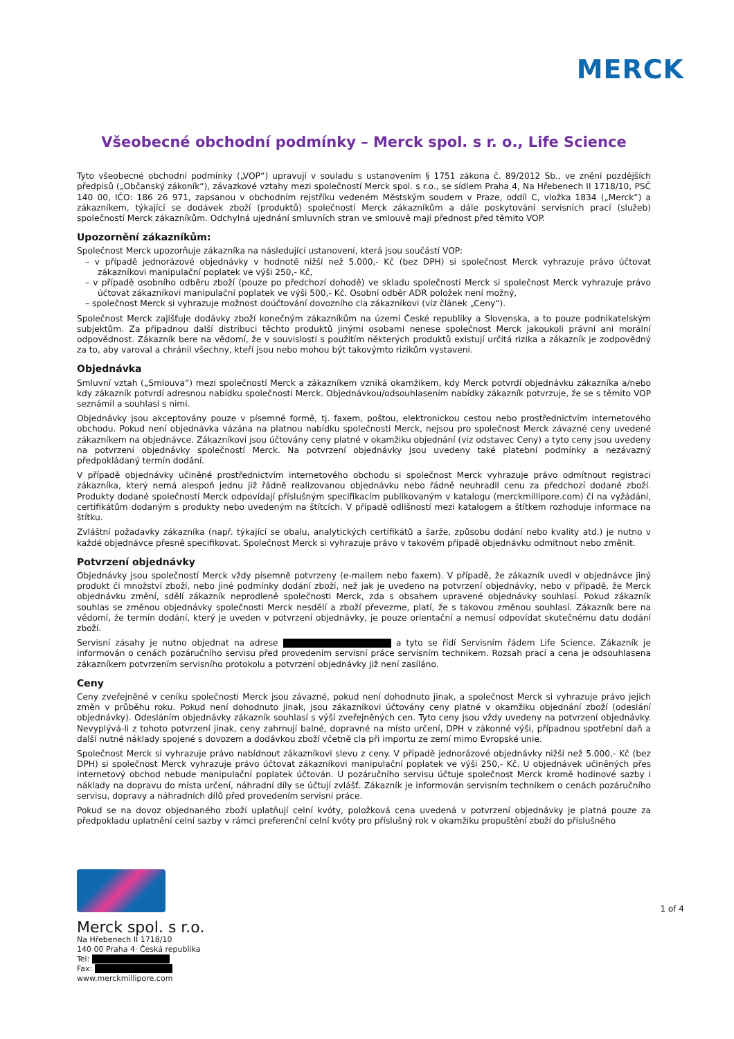MERCK
Všeobecné obchodní podmínky – Merck spol. s r. o., Life Science
Tyto všeobecné obchodní podmínky („VOP“) upravují v souladu s ustanovením § 1751 zákona č. 89/2012 Sb., ve znění pozdějších předpisů („Občanský zákoník“), závazkové vztahy mezi společností Merck spol. s r.o., se sídlem Praha 4, Na Hřebenech II 1718/10, PSČ 140 00, IČO: 186 26 971, zapsanou v obchodním rejstříku vedeném Městským soudem v Praze, oddíl C, vložka 1834 („Merck“) a zákazníkem, týkající se dodávek zboží (produktů) společností Merck zákazníkům a dále poskytování servisních prací (služeb) společností Merck zákazníkům. Odchylná ujednání smluvních stran ve smlouvě mají přednost před těmito VOP.
Upozornění zákazníkům:
Společnost Merck upozorňuje zákazníka na následující ustanovení, která jsou součástí VOP:
– v případě jednorázové objednávky v hodnotě nižší než 5.000,- Kč (bez DPH) si společnost Merck vyhrazuje právo účtovat zákazníkovi manipulační poplatek ve výši 250,- Kč,
– v případě osobního odběru zboží (pouze po předchozí dohodě) ve skladu společnosti Merck si společnost Merck vyhrazuje právo účtovat zákazníkovi manipulační poplatek ve výši 500,- Kč. Osobní odběr ADR položek není možný,
– společnost Merck si vyhrazuje možnost doúčtování dovozního cla zákazníkovi (viz článek „Ceny“).
Společnost Merck zajišťuje dodávky zboží konečným zákazníkům na území České republiky a Slovenska, a to pouze podnikatelským subjektům. Za případnou další distribuci těchto produktů jinými osobami nenese společnost Merck jakoukoli právní ani morální odpovědnost. Zákazník bere na vědomí, že v souvislosti s použitím některých produktů existují určitá rizika a zákazník je zodpovědný za to, aby varoval a chránil všechny, kteří jsou nebo mohou být takovýmto rizikům vystaveni.
Objednávka
Smluvní vztah („Smlouva“) mezi společností Merck a zákazníkem vzniká okamžikem, kdy Merck potvrdí objednávku zákazníka a/nebo kdy zákazník potvrdí adresnou nabídku společnosti Merck. Objednávkou/odsouhlasením nabídky zákazník potvrzuje, že se s těmito VOP seznámil a souhlasí s nimi.
Objednávky jsou akceptovány pouze v písemné formě, tj. faxem, poštou, elektronickou cestou nebo prostřednictvím internetového obchodu. Pokud není objednávka vázána na platnou nabídku společnosti Merck, nejsou pro společnost Merck závazné ceny uvedené zákazníkem na objednávce. Zákazníkovi jsou účtovány ceny platné v okamžiku objednání (viz odstavec Ceny) a tyto ceny jsou uvedeny na potvrzení objednávky společností Merck. Na potvrzení objednávky jsou uvedeny také platební podmínky a nezávazný předpokládaný termín dodání.
V případě objednávky učiněné prostřednictvím internetového obchodu si společnost Merck vyhrazuje právo odmítnout registraci zákazníka, který nemá alespoň jednu již řádně realizovanou objednávku nebo řádně neuhradil cenu za předchozí dodané zboží. Produkty dodané společností Merck odpovídají příslušným specifikacím publikovaným v katalogu (merckmillipore.com) či na vyžádání, certifikátům dodaným s produkty nebo uvedeným na štítcích. V případě odlišností mezi katalogem a štítkem rozhoduje informace na štítku.
Zvláštní požadavky zákazníka (např. týkající se obalu, analytických certifikátů a šarže, způsobu dodání nebo kvality atd.) je nutno v každé objednávce přesně specifikovat. Společnost Merck si vyhrazuje právo v takovém případě objednávku odmítnout nebo změnit.
Potvrzení objednávky
Objednávky jsou společností Merck vždy písemně potvrzeny (e-mailem nebo faxem). V případě, že zákazník uvedl v objednávce jiný produkt či množství zboží, nebo jiné podmínky dodání zboží, než jak je uvedeno na potvrzení objednávky, nebo v případě, že Merck objednávku změní, sdělí zákazník neprodleně společnosti Merck, zda s obsahem upravené objednávky souhlasí. Pokud zákazník souhlas se změnou objednávky společnosti Merck nesdělí a zboží převezme, platí, že s takovou změnou souhlasí. Zákazník bere na vědomí, že termín dodání, který je uveden v potvrzení objednávky, je pouze orientační a nemusí odpovídat skutečnému datu dodání zboží.
Servisní zásahy je nutno objednat na adrese a tyto se řídí Servisním řádem Life Science. Zákazník je informován o cenách pozáručního servisu před provedením servisní práce servisním technikem. Rozsah prací a cena je odsouhlasena zákazníkem potvrzením servisního protokolu a potvrzení objednávky již není zasíláno.
Ceny
Ceny zveřejněné v ceníku společnosti Merck jsou závazné, pokud není dohodnuto jinak, a společnost Merck si vyhrazuje právo jejich změn v průběhu roku. Pokud není dohodnuto jinak, jsou zákazníkovi účtovány ceny platné v okamžiku objednání zboží (odeslání objednávky). Odesláním objednávky zákazník souhlasí s výší zveřejněných cen. Tyto ceny jsou vždy uvedeny na potvrzení objednávky. Nevyplývá-li z tohoto potvrzení jinak, ceny zahrnují balné, dopravné na místo určení, DPH v zákonné výši, případnou spotřební daň a další nutné náklady spojené s dovozem a dodávkou zboží včetně cla při importu ze zemí mimo Evropské unie.
Společnost Merck si vyhrazuje právo nabídnout zákazníkovi slevu z ceny. V případě jednorázové objednávky nižší než 5.000,- Kč (bez DPH) si společnost Merck vyhrazuje právo účtovat zákazníkovi manipulační poplatek ve výši 250,- Kč. U objednávek učiněných přes internetový obchod nebude manipulační poplatek účtován. U pozáručního servisu účtuje společnost Merck kromě hodinové sazby i náklady na dopravu do místa určení, náhradní díly se účtují zvlášť. Zákazník je informován servisním technikem o cenách pozáručního servisu, dopravy a náhradních dílů před provedením servisní práce.
Pokud se na dovoz objednaného zboží uplatňují celní kvóty, položková cena uvedená v potvrzení objednávky je platná pouze za předpokladu uplatnění celní sazby v rámci preferenční celní kvóty pro příslušný rok v okamžiku propuštění zboží do příslušného
Merck spol. s r.o.
Na Hřebenech II 1718/10
140 00 Praha 4· Česká republika
Tel:
Fax:
www.merckmillipore.com
1 of 4